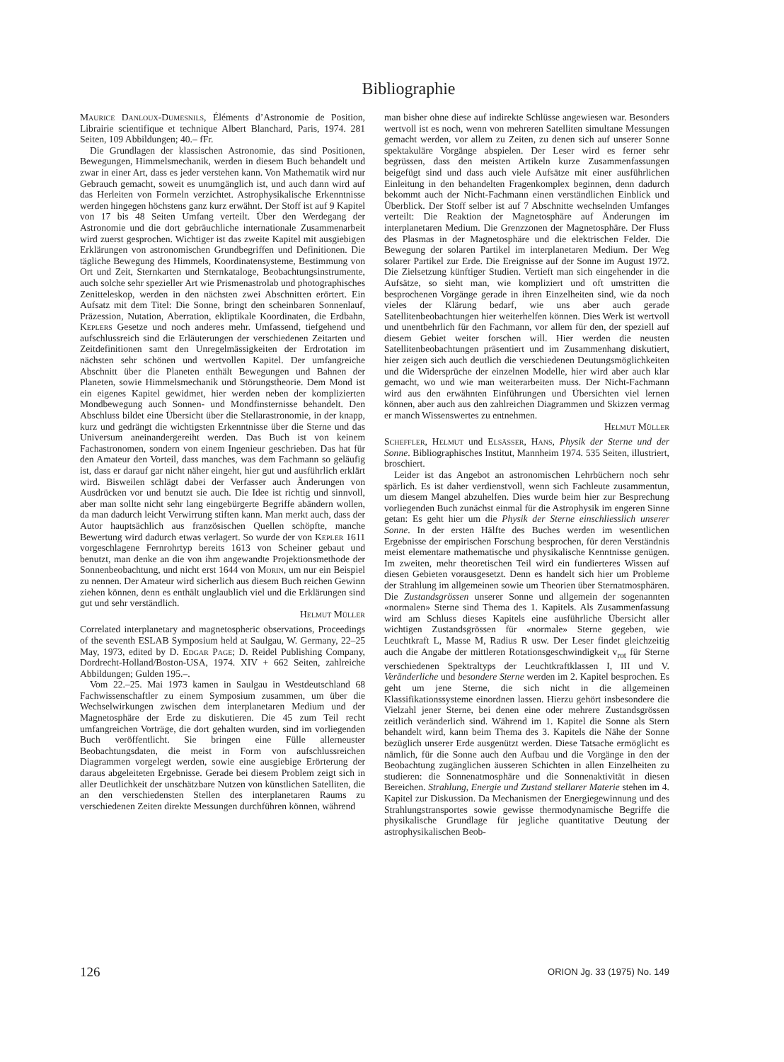Bibliographie
Maurice Danloux-Dumesnils, Éléments d’Astronomie de Position, Librairie scientifique et technique Albert Blanchard, Paris, 1974. 281 Seiten, 109 Abbildungen; 40.– fFr.
Die Grundlagen der klassischen Astronomie, das sind Positionen, Bewegungen, Himmelsmechanik, werden in diesem Buch behandelt und zwar in einer Art, dass es jeder verstehen kann. Von Mathematik wird nur Gebrauch gemacht, soweit es unumgänglich ist, und auch dann wird auf das Herleiten von Formeln verzichtet. Astrophysikalische Erkenntnisse werden hingegen höchstens ganz kurz erwähnt. Der Stoff ist auf 9 Kapitel von 17 bis 48 Seiten Umfang verteilt. Über den Werdegang der Astronomie und die dort gebräuchliche internationale Zusammenarbeit wird zuerst gesprochen. Wichtiger ist das zweite Kapitel mit ausgiebigen Erklärungen von astronomischen Grundbegriffen und Definitionen. Die tägliche Bewegung des Himmels, Koordinatensysteme, Bestimmung von Ort und Zeit, Sternkarten und Sternkataloge, Beobachtungsinstrumente, auch solche sehr spezieller Art wie Prismenastrolab und photographisches Zenitteleskop, werden in den nächsten zwei Abschnitten erörtert. Ein Aufsatz mit dem Titel: Die Sonne, bringt den scheinbaren Sonnenlauf, Präzession, Nutation, Aberration, ekliptikale Koordinaten, die Erdbahn, Keplers Gesetze und noch anderes mehr. Umfassend, tiefgehend und aufschlussreich sind die Erläuterungen der verschiedenen Zeitarten und Zeitdefinitionen samt den Unregelmässigkeiten der Erdrotation im nächsten sehr schönen und wertvollen Kapitel. Der umfangreiche Abschnitt über die Planeten enthält Bewegungen und Bahnen der Planeten, sowie Himmelsmechanik und Störungstheorie. Dem Mond ist ein eigenes Kapitel gewidmet, hier werden neben der komplizierten Mondbewegung auch Sonnen- und Mondfinsternisse behandelt. Den Abschluss bildet eine Übersicht über die Stellarastronomie, in der knapp, kurz und gedrängt die wichtigsten Erkenntnisse über die Sterne und das Universum aneinandergereiht werden. Das Buch ist von keinem Fachastronomen, sondern von einem Ingenieur geschrieben. Das hat für den Amateur den Vorteil, dass manches, was dem Fachmann so geläufig ist, dass er darauf gar nicht näher eingeht, hier gut und ausführlich erklärt wird. Bisweilen schlägt dabei der Verfasser auch Änderungen von Ausdrücken vor und benutzt sie auch. Die Idee ist richtig und sinnvoll, aber man sollte nicht sehr lang eingebürgerte Begriffe abändern wollen, da man dadurch leicht Verwirrung stiften kann. Man merkt auch, dass der Autor hauptsächlich aus französischen Quellen schöpfte, manche Bewertung wird dadurch etwas verlagert. So wurde der von Kepler 1611 vorgeschlagene Fernrohrtyp bereits 1613 von Scheiner gebaut und benutzt, man denke an die von ihm angewandte Projektionsmethode der Sonnenbeobachtung, und nicht erst 1644 von Morin, um nur ein Beispiel zu nennen. Der Amateur wird sicherlich aus diesem Buch reichen Gewinn ziehen können, denn es enthält unglaublich viel und die Erklärungen sind gut und sehr verständlich.
Helmut Müller
Correlated interplanetary and magnetospheric observations, Proceedings of the seventh ESLAB Symposium held at Saulgau, W. Germany, 22–25 May, 1973, edited by D. Edgar Page; D. Reidel Publishing Company, Dordrecht-Holland/Boston-USA, 1974. XIV + 662 Seiten, zahlreiche Abbildungen; Gulden 195.–.
Vom 22.–25. Mai 1973 kamen in Saulgau in Westdeutschland 68 Fachwissenschaftler zu einem Symposium zusammen, um über die Wechselwirkungen zwischen dem interplanetaren Medium und der Magnetosphäre der Erde zu diskutieren. Die 45 zum Teil recht umfangreichen Vorträge, die dort gehalten wurden, sind im vorliegenden Buch veröffentlicht. Sie bringen eine Fülle allerneuster Beobachtungsdaten, die meist in Form von aufschlussreichen Diagrammen vorgelegt werden, sowie eine ausgiebige Erörterung der daraus abgeleiteten Ergebnisse. Gerade bei diesem Problem zeigt sich in aller Deutlichkeit der unschätzbare Nutzen von künstlichen Satelliten, die an den verschiedensten Stellen des interplanetaren Raums zu verschiedenen Zeiten direkte Messungen durchführen können, während
man bisher ohne diese auf indirekte Schlüsse angewiesen war. Besonders wertvoll ist es noch, wenn von mehreren Satelliten simultane Messungen gemacht werden, vor allem zu Zeiten, zu denen sich auf unserer Sonne spektakuläre Vorgänge abspielen. Der Leser wird es ferner sehr begrüssen, dass den meisten Artikeln kurze Zusammenfassungen beigefügt sind und dass auch viele Aufsätze mit einer ausführlichen Einleitung in den behandelten Fragenkomplex beginnen, denn dadurch bekommt auch der Nicht-Fachmann einen verständlichen Einblick und Überblick. Der Stoff selber ist auf 7 Abschnitte wechselnden Umfanges verteilt: Die Reaktion der Magnetosphäre auf Änderungen im interplanetaren Medium. Die Grenzzonen der Magnetosphäre. Der Fluss des Plasmas in der Magnetosphäre und die elektrischen Felder. Die Bewegung der solaren Partikel im interplanetaren Medium. Der Weg solarer Partikel zur Erde. Die Ereignisse auf der Sonne im August 1972. Die Zielsetzung künftiger Studien. Vertieft man sich eingehender in die Aufsätze, so sieht man, wie kompliziert und oft umstritten die besprochenen Vorgänge gerade in ihren Einzelheiten sind, wie da noch vieles der Klärung bedarf, wie uns aber auch gerade Satellitenbeobachtungen hier weiterhelfen können. Dies Werk ist wertvoll und unentbehrlich für den Fachmann, vor allem für den, der speziell auf diesem Gebiet weiter forschen will. Hier werden die neusten Satellitenbeobachtungen präsentiert und im Zusammenhang diskutiert, hier zeigen sich auch deutlich die verschiedenen Deutungsmöglichkeiten und die Widersprüche der einzelnen Modelle, hier wird aber auch klar gemacht, wo und wie man weiterarbeiten muss. Der Nicht-Fachmann wird aus den erwähnten Einführungen und Übersichten viel lernen können, aber auch aus den zahlreichen Diagrammen und Skizzen vermag er manch Wissenswertes zu entnehmen.
Helmut Müller
Scheffler, Helmut und Elsässer, Hans, Physik der Sterne und der Sonne. Bibliographisches Institut, Mannheim 1974. 535 Seiten, illustriert, broschiert.
Leider ist das Angebot an astronomischen Lehrbüchern noch sehr spärlich. Es ist daher verdienstvoll, wenn sich Fachleute zusammentun, um diesem Mangel abzuhelfen. Dies wurde beim hier zur Besprechung vorliegenden Buch zunächst einmal für die Astrophysik im engeren Sinne getan: Es geht hier um die Physik der Sterne einschliesslich unserer Sonne. In der ersten Hälfte des Buches werden im wesentlichen Ergebnisse der empirischen Forschung besprochen, für deren Verständnis meist elementare mathematische und physikalische Kenntnisse genügen. Im zweiten, mehr theoretischen Teil wird ein fundierteres Wissen auf diesen Gebieten vorausgesetzt. Denn es handelt sich hier um Probleme der Strahlung im allgemeinen sowie um Theorien über Sternatmosphären. Die Zustandsgrössen unserer Sonne und allgemein der sogenannten «normalen» Sterne sind Thema des 1. Kapitels. Als Zusammenfassung wird am Schluss dieses Kapitels eine ausführliche Übersicht aller wichtigen Zustandsgrössen für «normale» Sterne gegeben, wie Leuchtkraft L, Masse M, Radius R usw. Der Leser findet gleichzeitig auch die Angabe der mittleren Rotationsgeschwindigkeit v<sub>rot</sub> für Sterne verschiedenen Spektraltyps der Leuchtkraftklassen I, III und V. Veränderliche und besondere Sterne werden im 2. Kapitel besprochen. Es geht um jene Sterne, die sich nicht in die allgemeinen Klassifikationssysteme einordnen lassen. Hierzu gehört insbesondere die Vielzahl jener Sterne, bei denen eine oder mehrere Zustandsgrössen zeitlich veränderlich sind. Während im 1. Kapitel die Sonne als Stern behandelt wird, kann beim Thema des 3. Kapitels die Nähe der Sonne bezüglich unserer Erde ausgenützt werden. Diese Tatsache ermöglicht es nämlich, für die Sonne auch den Aufbau und die Vorgänge in den der Beobachtung zugänglichen äusseren Schichten in allen Einzelheiten zu studieren: die Sonnenatmosphäre und die Sonnenaktivität in diesen Bereichen. Strahlung, Energie und Zustand stellarer Materie stehen im 4. Kapitel zur Diskussion. Da Mechanismen der Energiegewinnung und des Strahlungstransportes sowie gewisse thermodynamische Begriffe die physikalische Grundlage für jegliche quantitative Deutung der astrophysikalischen Beob-
126 ORION Jg. 33 (1975) No. 149